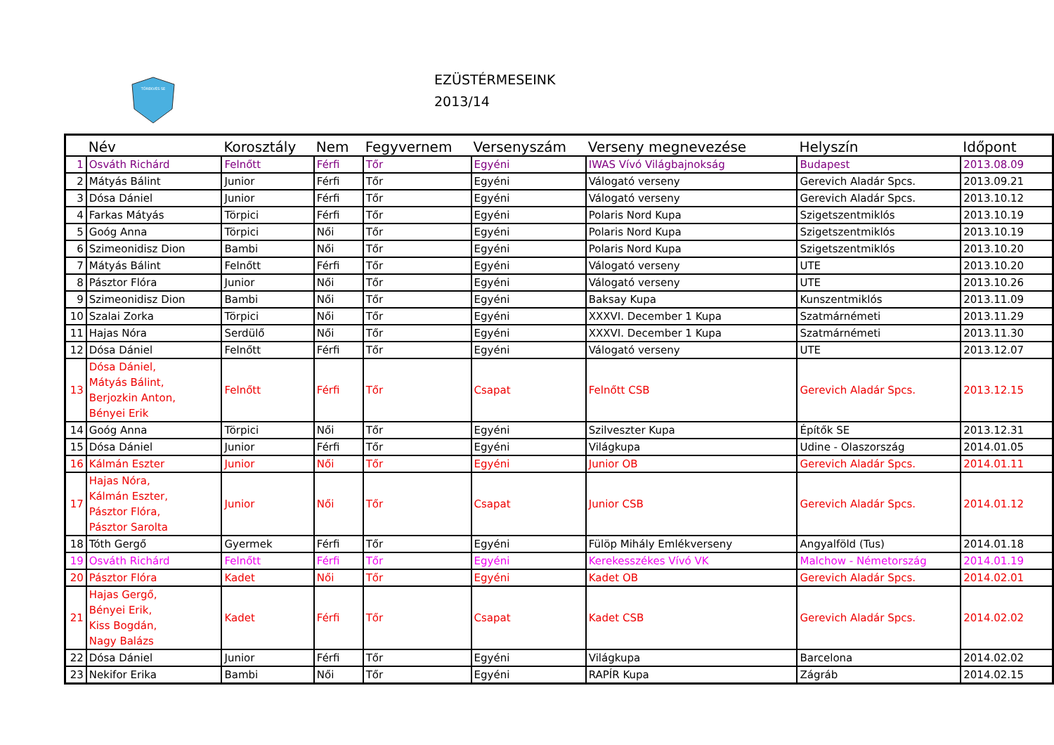TÖREKVÉS SE
EZÜSTÉRMESEINK
2013/14
| | Név | Korosztály | Nem | Fegyvernem | Versenyszám | Verseny megnevezése | Helyszín | Időpont |
| --- | --- | --- | --- | --- | --- | --- | --- | --- |
| 1 | Osváth Richárd | Felnőtt | Férfi | Tőr | Egyéni | IWAS Vívó Világbajnokság | Budapest | 2013.08.09 |
| 2 | Mátyás Bálint | Junior | Férfi | Tőr | Egyéni | Válogató verseny | Gerevich Aladár Spcs. | 2013.09.21 |
| 3 | Dósa Dániel | Junior | Férfi | Tőr | Egyéni | Válogató verseny | Gerevich Aladár Spcs. | 2013.10.12 |
| 4 | Farkas Mátyás | Törpici | Férfi | Tőr | Egyéni | Polaris Nord Kupa | Szigetszentmiklós | 2013.10.19 |
| 5 | Goóg Anna | Törpici | Női | Tőr | Egyéni | Polaris Nord Kupa | Szigetszentmiklós | 2013.10.19 |
| 6 | Szimeonidisz Dion | Bambi | Női | Tőr | Egyéni | Polaris Nord Kupa | Szigetszentmiklós | 2013.10.20 |
| 7 | Mátyás Bálint | Felnőtt | Férfi | Tőr | Egyéni | Válogató verseny | UTE | 2013.10.20 |
| 8 | Pásztor Flóra | Junior | Női | Tőr | Egyéni | Válogató verseny | UTE | 2013.10.26 |
| 9 | Szimeonidisz Dion | Bambi | Női | Tőr | Egyéni | Baksay Kupa | Kunszentmiklós | 2013.11.09 |
| 10 | Szalai Zorka | Törpici | Női | Tőr | Egyéni | XXXVI. December 1 Kupa | Szatmárnémeti | 2013.11.29 |
| 11 | Hajas Nóra | Serdülő | Női | Tőr | Egyéni | XXXVI. December 1 Kupa | Szatmárnémeti | 2013.11.30 |
| 12 | Dósa Dániel | Felnőtt | Férfi | Tőr | Egyéni | Válogató verseny | UTE | 2013.12.07 |
| 13 | Dósa Dániel, Mátyás Bálint, Berjozkin Anton, Bényei Erik | Felnőtt | Férfi | Tőr | Csapat | Felnőtt CSB | Gerevich Aladár Spcs. | 2013.12.15 |
| 14 | Goóg Anna | Törpici | Női | Tőr | Egyéni | Szilveszter Kupa | Építők SE | 2013.12.31 |
| 15 | Dósa Dániel | Junior | Férfi | Tőr | Egyéni | Világkupa | Udine - Olaszország | 2014.01.05 |
| 16 | Kálmán Eszter | Junior | Női | Tőr | Egyéni | Junior OB | Gerevich Aladár Spcs. | 2014.01.11 |
| 17 | Hajas Nóra, Kálmán Eszter, Pásztor Flóra, Pásztor Sarolta | Junior | Női | Tőr | Csapat | Junior CSB | Gerevich Aladár Spcs. | 2014.01.12 |
| 18 | Tóth Gergő | Gyermek | Férfi | Tőr | Egyéni | Fülöp Mihály Emlékverseny | Angyalföld (Tus) | 2014.01.18 |
| 19 | Osváth Richárd | Felnőtt | Férfi | Tőr | Egyéni | Kerekesszékes Vívó VK | Malchow - Németország | 2014.01.19 |
| 20 | Pásztor Flóra | Kadet | Női | Tőr | Egyéni | Kadet OB | Gerevich Aladár Spcs. | 2014.02.01 |
| 21 | Hajas Gergő, Bényei Erik, Kiss Bogdán, Nagy Balázs | Kadet | Férfi | Tőr | Csapat | Kadet CSB | Gerevich Aladár Spcs. | 2014.02.02 |
| 22 | Dósa Dániel | Junior | Férfi | Tőr | Egyéni | Világkupa | Barcelona | 2014.02.02 |
| 23 | Nekifor Erika | Bambi | Női | Tőr | Egyéni | RAPÍR Kupa | Zágráb | 2014.02.15 |